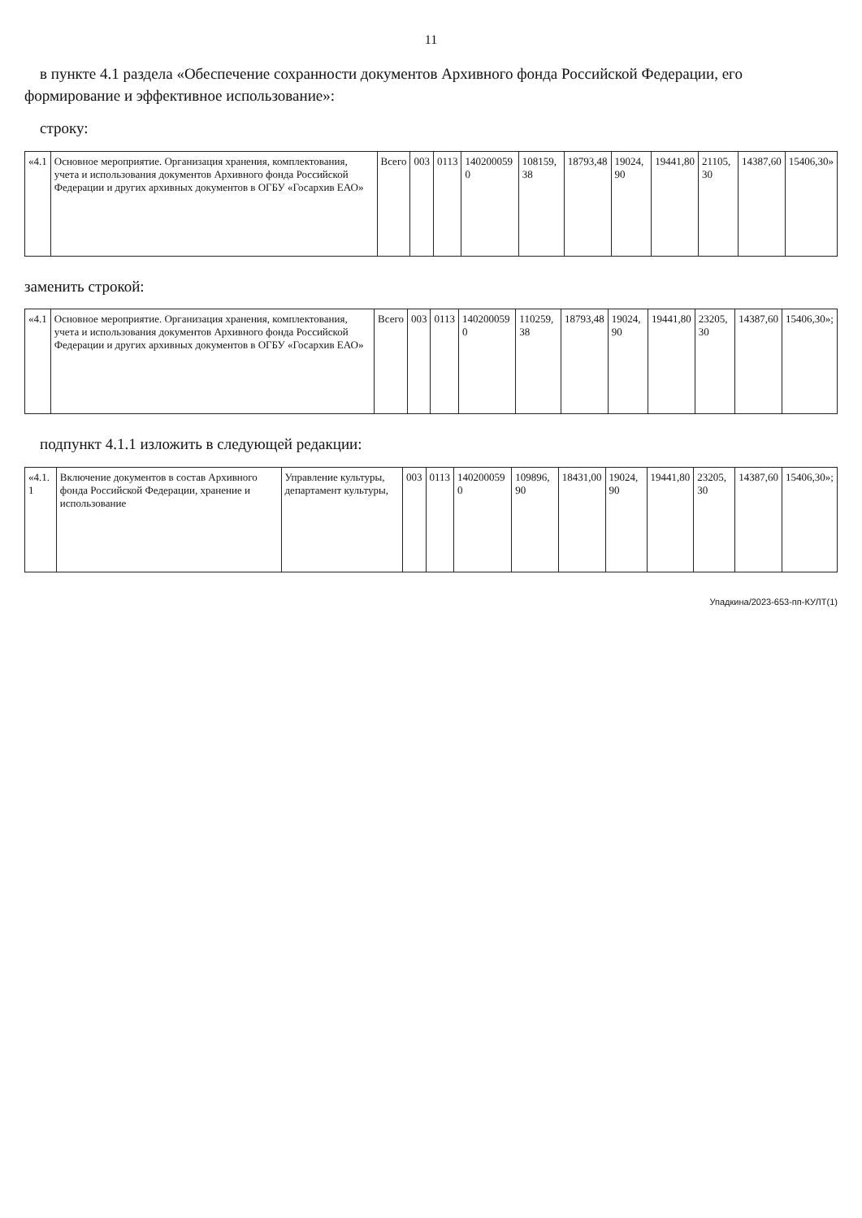11
в пункте 4.1 раздела «Обеспечение сохранности документов Архивного фонда Российской Федерации, его формирование и эффективное использование»:
строку:
| «4.1 | Основное мероприятие. Организация хранения, комплектования, учета и использования документов Архивного фонда Российской Федерации и других архивных документов в ОГБУ «Госархив ЕАО» | Всего | 003 | 0113 | 140200059 0 | 108159, 38 | 18793,48 | 19024, 90 | 19441,80 | 21105, 30 | 14387,60 | 15406,30» |
заменить строкой:
| «4.1 | Основное мероприятие. Организация хранения, комплектования, учета и использования документов Архивного фонда Российской Федерации и других архивных документов в ОГБУ «Госархив ЕАО» | Всего | 003 | 0113 | 140200059 0 | 110259, 38 | 18793,48 | 19024, 90 | 19441,80 | 23205, 30 | 14387,60 | 15406,30»; |
подпункт 4.1.1 изложить в следующей редакции:
| «4.1. 1 | Включение документов в состав Архивного фонда Российской Федерации, хранение и использование | Управление культуры, департамент культуры, | 003 | 0113 | 140200059 0 | 109896, 90 | 18431,00 | 19024, 90 | 19441,80 | 23205, 30 | 14387,60 | 15406,30»; |
Упадкина/2023-653-пп-КУЛТ(1)